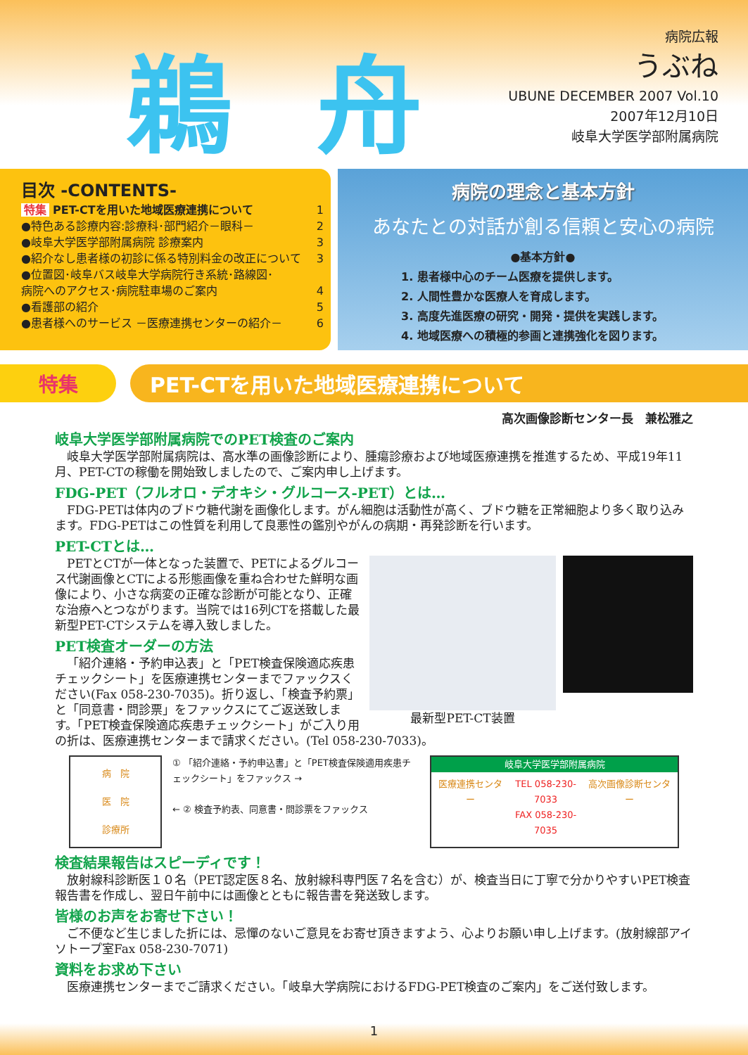鵜舟
病院広報
うぶね
UBUNE DECEMBER 2007 Vol.10
2007年12月10日
岐阜大学医学部附属病院
目次 -CONTENTS-
特集 PET-CTを用いた地域医療連携について 1
●特色ある診療内容:診療科･部門紹介－眼科－ 2
●岐阜大学医学部附属病院 診療案内 3
●紹介なし患者様の初診に係る特別料金の改正について 3
●位置図･岐阜バス岐阜大学病院行き系統･路線図･
病院へのアクセス･病院駐車場のご案内
4
●看護部の紹介 5
●患者様へのサービス －医療連携センターの紹介－ 6
病院の理念と基本方針
あなたとの対話が創る信頼と安心の病院
●基本方針●
1. 患者様中心のチーム医療を提供します。
2. 人間性豊かな医療人を育成します。
3. 高度先進医療の研究・開発・提供を実践します。
4. 地域医療への積極的参画と連携強化を図ります。
特集 PET-CTを用いた地域医療連携について
高次画像診断センター長　兼松雅之
岐阜大学医学部附属病院でのPET検査のご案内
岐阜大学医学部附属病院は、高水準の画像診断により、腫瘍診療および地域医療連携を推進するため、平成19年11月、PET-CTの稼働を開始致しましたので、ご案内申し上げます。
FDG-PET（フルオロ・デオキシ・グルコース-PET）とは…
FDG-PETは体内のブドウ糖代謝を画像化します。がん細胞は活動性が高く、ブドウ糖を正常細胞より多く取り込みます。FDG-PETはこの性質を利用して良悪性の鑑別やがんの病期・再発診断を行います。
PET-CTとは…
最新型PET-CT装置
PETとCTが一体となった装置で、PETによるグルコース代謝画像とCTによる形態画像を重ね合わせた鮮明な画像により、小さな病変の正確な診断が可能となり、正確な治療へとつながります。当院では16列CTを搭載した最新型PET-CTシステムを導入致しました。
PET検査オーダーの方法
「紹介連絡・予約申込表」と「PET検査保険適応疾患チェックシート」を医療連携センターまでファックスください(Fax 058-230-7035)。折り返し、「検査予約票」と「同意書・問診票」をファックスにてご返送致します。「PET検査保険適応疾患チェックシート」がご入り用の折は、医療連携センターまで請求ください。(Tel 058-230-7033)。
病　院
医　院
診療所
① 「紹介連絡・予約申込書」と「PET検査保険適用疾患チェックシート」をファックス →
← ② 検査予約表、同意書・問診票をファックス
岐阜大学医学部附属病院
医療連携センター TEL 058-230-7033
FAX 058-230-7035 高次画像診断センター
検査結果報告はスピーディです！
放射線科診断医１０名（PET認定医８名、放射線科専門医７名を含む）が、検査当日に丁寧で分かりやすいPET検査報告書を作成し、翌日午前中には画像とともに報告書を発送致します。
皆様のお声をお寄せ下さい！
ご不便など生じました折には、忌憚のないご意見をお寄せ頂きますよう、心よりお願い申し上げます。(放射線部アイソトープ室Fax 058-230-7071)
資料をお求め下さい
医療連携センターまでご請求ください。「岐阜大学病院におけるFDG-PET検査のご案内」をご送付致します。
1